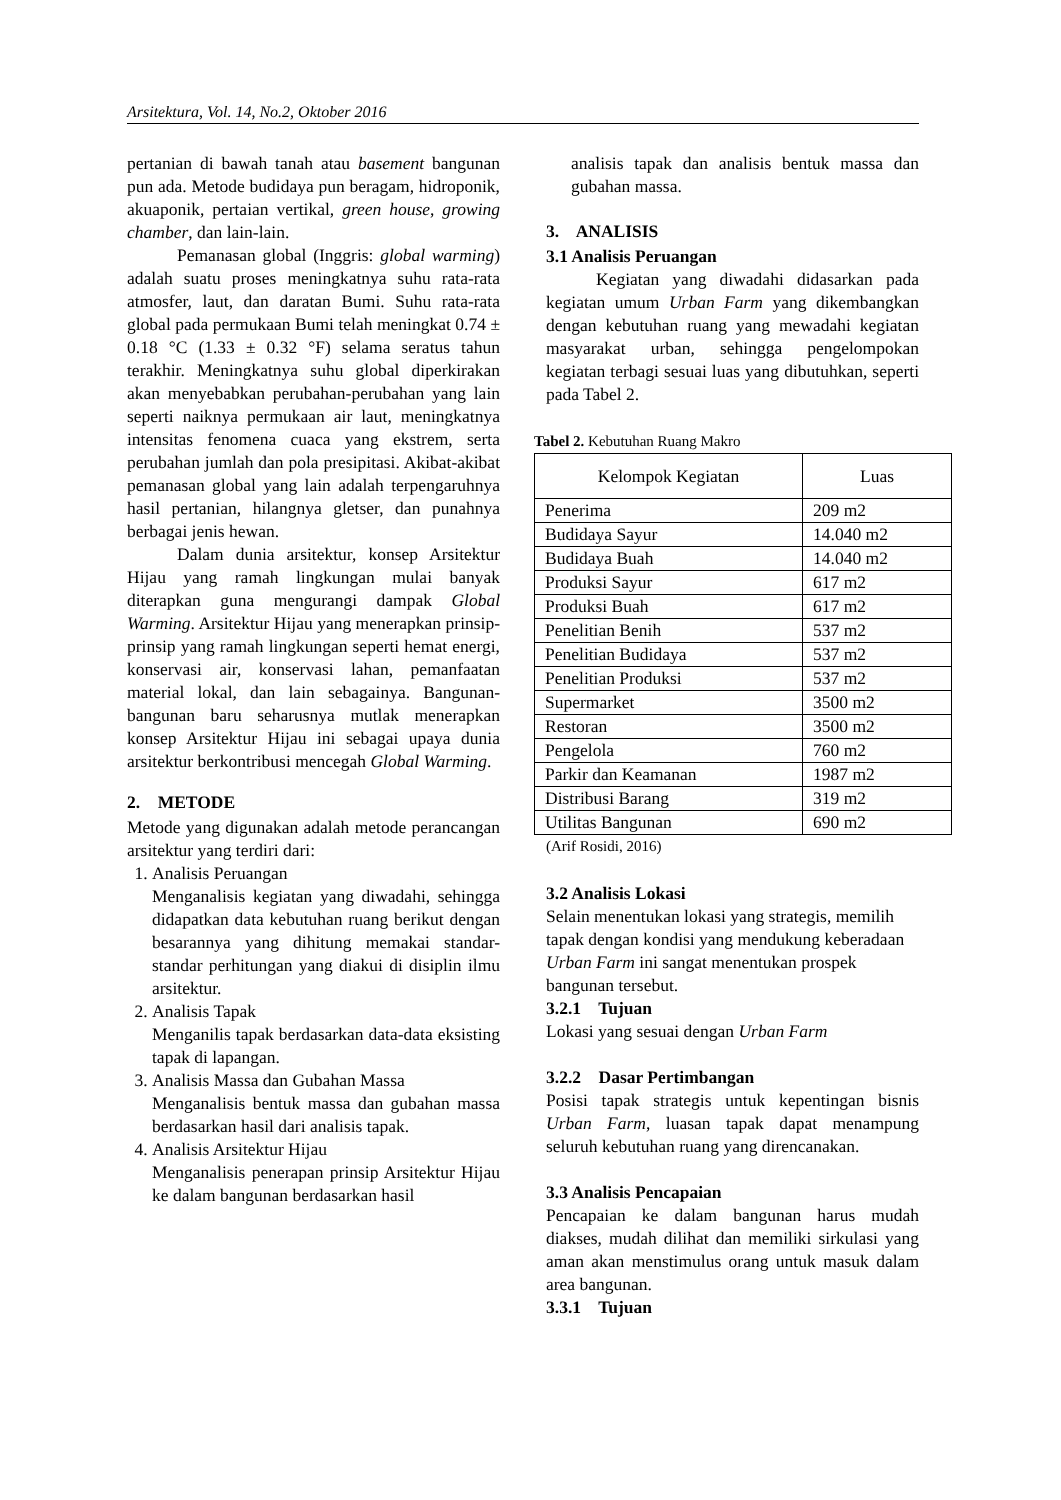Arsitektura, Vol. 14, No.2, Oktober 2016
pertanian di bawah tanah atau basement bangunan pun ada. Metode budidaya pun beragam, hidroponik, akuaponik, pertaian vertikal, green house, growing chamber, dan lain-lain.
Pemanasan global (Inggris: global warming) adalah suatu proses meningkatnya suhu rata-rata atmosfer, laut, dan daratan Bumi. Suhu rata-rata global pada permukaan Bumi telah meningkat 0.74 ± 0.18 °C (1.33 ± 0.32 °F) selama seratus tahun terakhir. Meningkatnya suhu global diperkirakan akan menyebabkan perubahan-perubahan yang lain seperti naiknya permukaan air laut, meningkatnya intensitas fenomena cuaca yang ekstrem, serta perubahan jumlah dan pola presipitasi. Akibat-akibat pemanasan global yang lain adalah terpengaruhnya hasil pertanian, hilangnya gletser, dan punahnya berbagai jenis hewan.
Dalam dunia arsitektur, konsep Arsitektur Hijau yang ramah lingkungan mulai banyak diterapkan guna mengurangi dampak Global Warming. Arsitektur Hijau yang menerapkan prinsip-prinsip yang ramah lingkungan seperti hemat energi, konservasi air, konservasi lahan, pemanfaatan material lokal, dan lain sebagainya. Bangunan-bangunan baru seharusnya mutlak menerapkan konsep Arsitektur Hijau ini sebagai upaya dunia arsitektur berkontribusi mencegah Global Warming.
2. METODE
Metode yang digunakan adalah metode perancangan arsitektur yang terdiri dari:
1. Analisis Peruangan
Menganalisis kegiatan yang diwadahi, sehingga didapatkan data kebutuhan ruang berikut dengan besarannya yang dihitung memakai standar-standar perhitungan yang diakui di disiplin ilmu arsitektur.
2. Analisis Tapak
Menganilis tapak berdasarkan data-data eksisting tapak di lapangan.
3. Analisis Massa dan Gubahan Massa
Menganalisis bentuk massa dan gubahan massa berdasarkan hasil dari analisis tapak.
4. Analisis Arsitektur Hijau
Menganalisis penerapan prinsip Arsitektur Hijau ke dalam bangunan berdasarkan hasil
analisis tapak dan analisis bentuk massa dan gubahan massa.
3. ANALISIS
3.1 Analisis Peruangan
Kegiatan yang diwadahi didasarkan pada kegiatan umum Urban Farm yang dikembangkan dengan kebutuhan ruang yang mewadahi kegiatan masyarakat urban, sehingga pengelompokan kegiatan terbagi sesuai luas yang dibutuhkan, seperti pada Tabel 2.
Tabel 2. Kebutuhan Ruang Makro
| Kelompok Kegiatan | Luas |
| --- | --- |
| Penerima | 209 m2 |
| Budidaya Sayur | 14.040 m2 |
| Budidaya Buah | 14.040 m2 |
| Produksi Sayur | 617 m2 |
| Produksi Buah | 617 m2 |
| Penelitian Benih | 537 m2 |
| Penelitian Budidaya | 537 m2 |
| Penelitian Produksi | 537 m2 |
| Supermarket | 3500 m2 |
| Restoran | 3500 m2 |
| Pengelola | 760 m2 |
| Parkir dan Keamanan | 1987 m2 |
| Distribusi Barang | 319 m2 |
| Utilitas Bangunan | 690 m2 |
(Arif Rosidi, 2016)
3.2 Analisis Lokasi
Selain menentukan lokasi yang strategis, memilih tapak dengan kondisi yang mendukung keberadaan Urban Farm ini sangat menentukan prospek bangunan tersebut.
3.2.1 Tujuan
Lokasi yang sesuai dengan Urban Farm
3.2.2 Dasar Pertimbangan
Posisi tapak strategis untuk kepentingan bisnis Urban Farm, luasan tapak dapat menampung seluruh kebutuhan ruang yang direncanakan.
3.3 Analisis Pencapaian
Pencapaian ke dalam bangunan harus mudah diakses, mudah dilihat dan memiliki sirkulasi yang aman akan menstimulus orang untuk masuk dalam area bangunan.
3.3.1 Tujuan